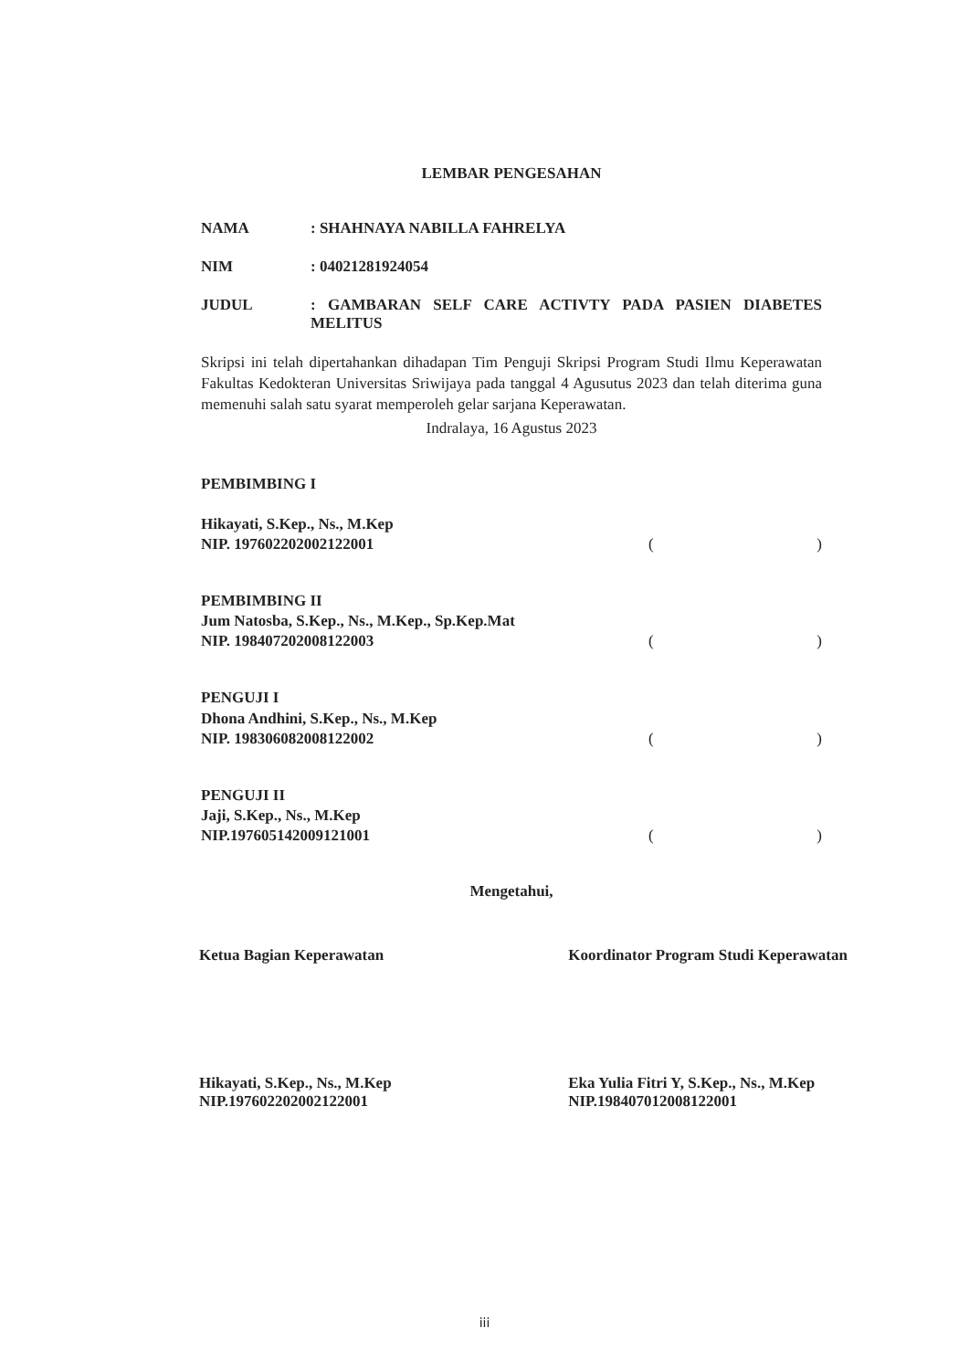LEMBAR PENGESAHAN
NAMA : SHAHNAYA NABILLA FAHRELYA
NIM : 04021281924054
JUDUL : GAMBARAN SELF CARE ACTIVTY PADA PASIEN DIABETES MELITUS
Skripsi ini telah dipertahankan dihadapan Tim Penguji Skripsi Program Studi Ilmu Keperawatan Fakultas Kedokteran Universitas Sriwijaya pada tanggal 4 Agusutus 2023 dan telah diterima guna memenuhi salah satu syarat memperoleh gelar sarjana Keperawatan.
Indralaya, 16 Agustus 2023
PEMBIMBING I
Hikayati, S.Kep., Ns., M.Kep
NIP. 197602202002122001
()
PEMBIMBING II
Jum Natosba, S.Kep., Ns., M.Kep., Sp.Kep.Mat
NIP. 198407202008122003
()
PENGUJI I
Dhona Andhini, S.Kep., Ns., M.Kep
NIP. 198306082008122002
()
PENGUJI II
Jaji, S.Kep., Ns., M.Kep
NIP.197605142009121001
()
Mengetahui,
Ketua Bagian Keperawatan
Hikayati, S.Kep., Ns., M.Kep
NIP.197602202002122001
Koordinator Program Studi Keperawatan
Eka Yulia Fitri Y, S.Kep., Ns., M.Kep
NIP.198407012008122001
iii